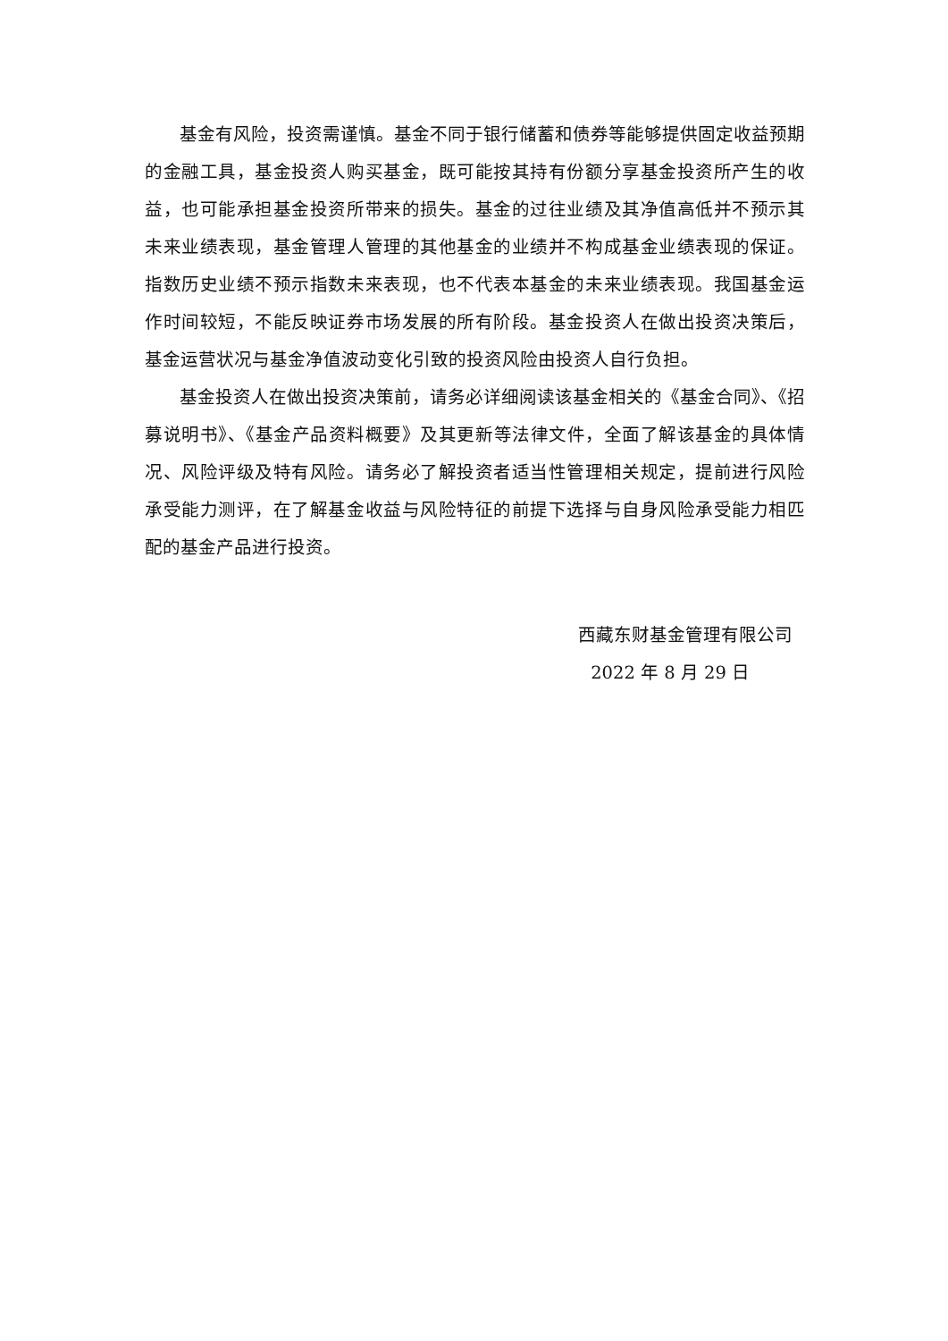基金有风险，投资需谨慎。基金不同于银行储蓄和债券等能够提供固定收益预期的金融工具，基金投资人购买基金，既可能按其持有份额分享基金投资所产生的收益，也可能承担基金投资所带来的损失。基金的过往业绩及其净值高低并不预示其未来业绩表现，基金管理人管理的其他基金的业绩并不构成基金业绩表现的保证。指数历史业绩不预示指数未来表现，也不代表本基金的未来业绩表现。我国基金运作时间较短，不能反映证券市场发展的所有阶段。基金投资人在做出投资决策后，基金运营状况与基金净值波动变化引致的投资风险由投资人自行负担。
基金投资人在做出投资决策前，请务必详细阅读该基金相关的《基金合同》、《招募说明书》、《基金产品资料概要》及其更新等法律文件，全面了解该基金的具体情况、风险评级及特有风险。请务必了解投资者适当性管理相关规定，提前进行风险承受能力测评，在了解基金收益与风险特征的前提下选择与自身风险承受能力相匹配的基金产品进行投资。
西藏东财基金管理有限公司
2022 年 8 月 29 日